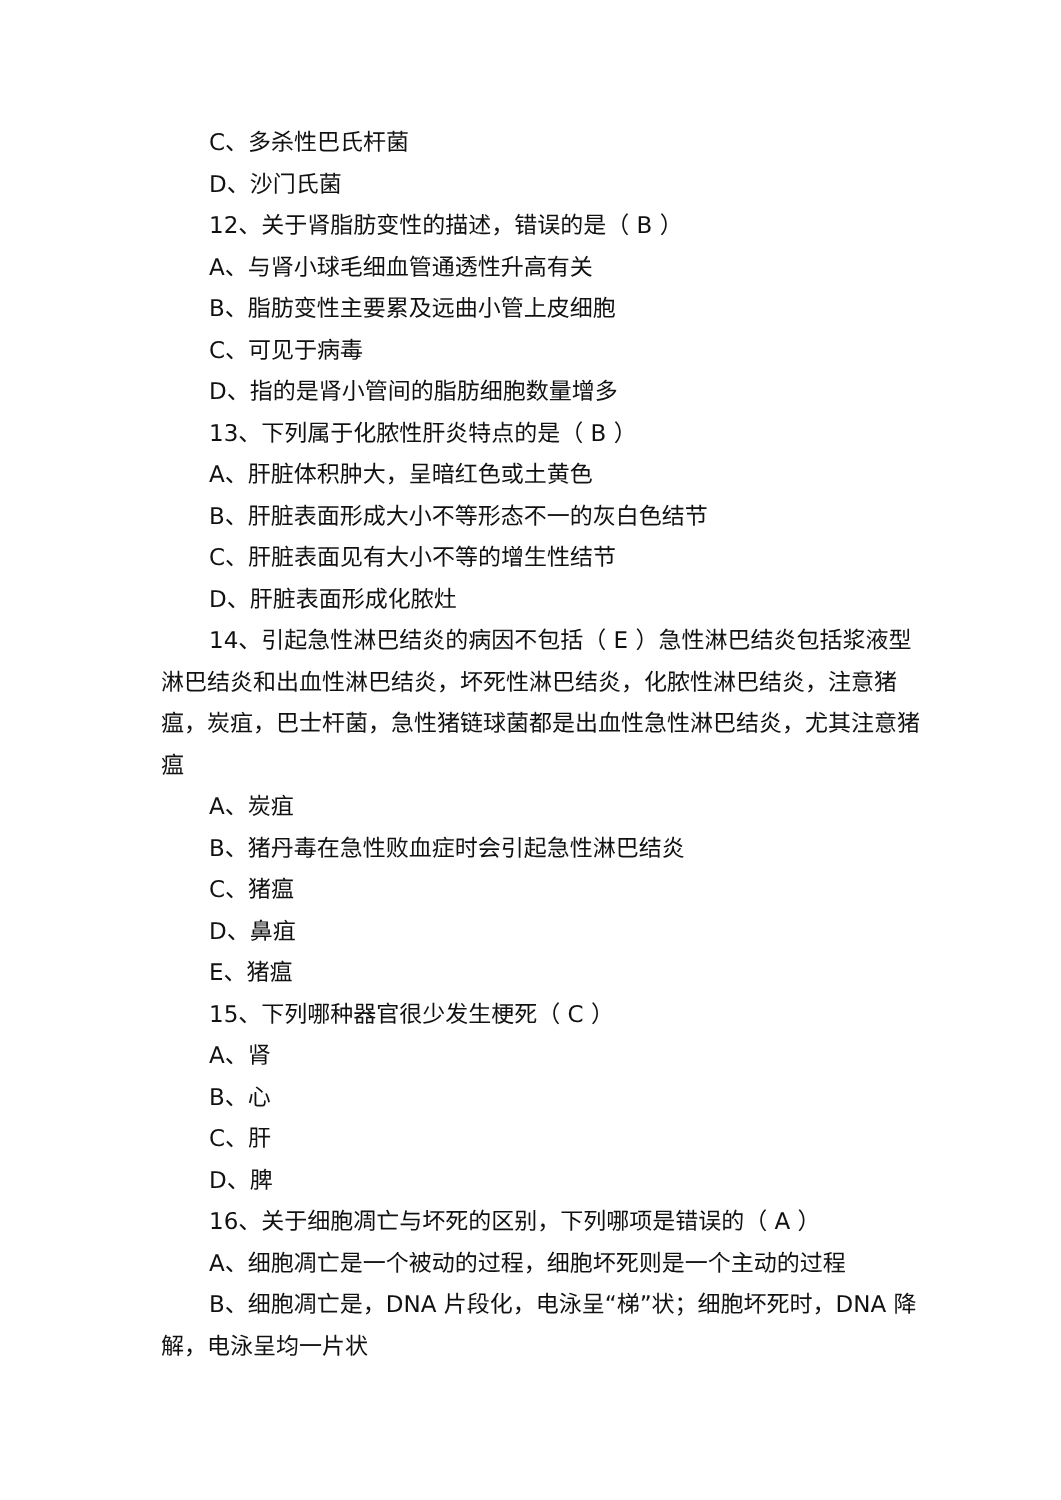C、多杀性巴氏杆菌
D、沙门氏菌
12、关于肾脂肪变性的描述，错误的是（ B ）
A、与肾小球毛细血管通透性升高有关
B、脂肪变性主要累及远曲小管上皮细胞
C、可见于病毒
D、指的是肾小管间的脂肪细胞数量增多
13、下列属于化脓性肝炎特点的是（ B ）
A、肝脏体积肿大，呈暗红色或土黄色
B、肝脏表面形成大小不等形态不一的灰白色结节
C、肝脏表面见有大小不等的增生性结节
D、肝脏表面形成化脓灶
14、引起急性淋巴结炎的病因不包括（ E ）急性淋巴结炎包括浆液型淋巴结炎和出血性淋巴结炎，坏死性淋巴结炎，化脓性淋巴结炎，注意猪瘟，炭疽，巴士杆菌，急性猪链球菌都是出血性急性淋巴结炎，尤其注意猪瘟
A、炭疽
B、猪丹毒在急性败血症时会引起急性淋巴结炎
C、猪瘟
D、鼻疽
E、猪瘟
15、下列哪种器官很少发生梗死（ C ）
A、肾
B、心
C、肝
D、脾
16、关于细胞凋亡与坏死的区别，下列哪项是错误的（ A ）
A、细胞凋亡是一个被动的过程，细胞坏死则是一个主动的过程
B、细胞凋亡是，DNA 片段化，电泳呈“梯”状；细胞坏死时，DNA 降解，电泳呈均一片状